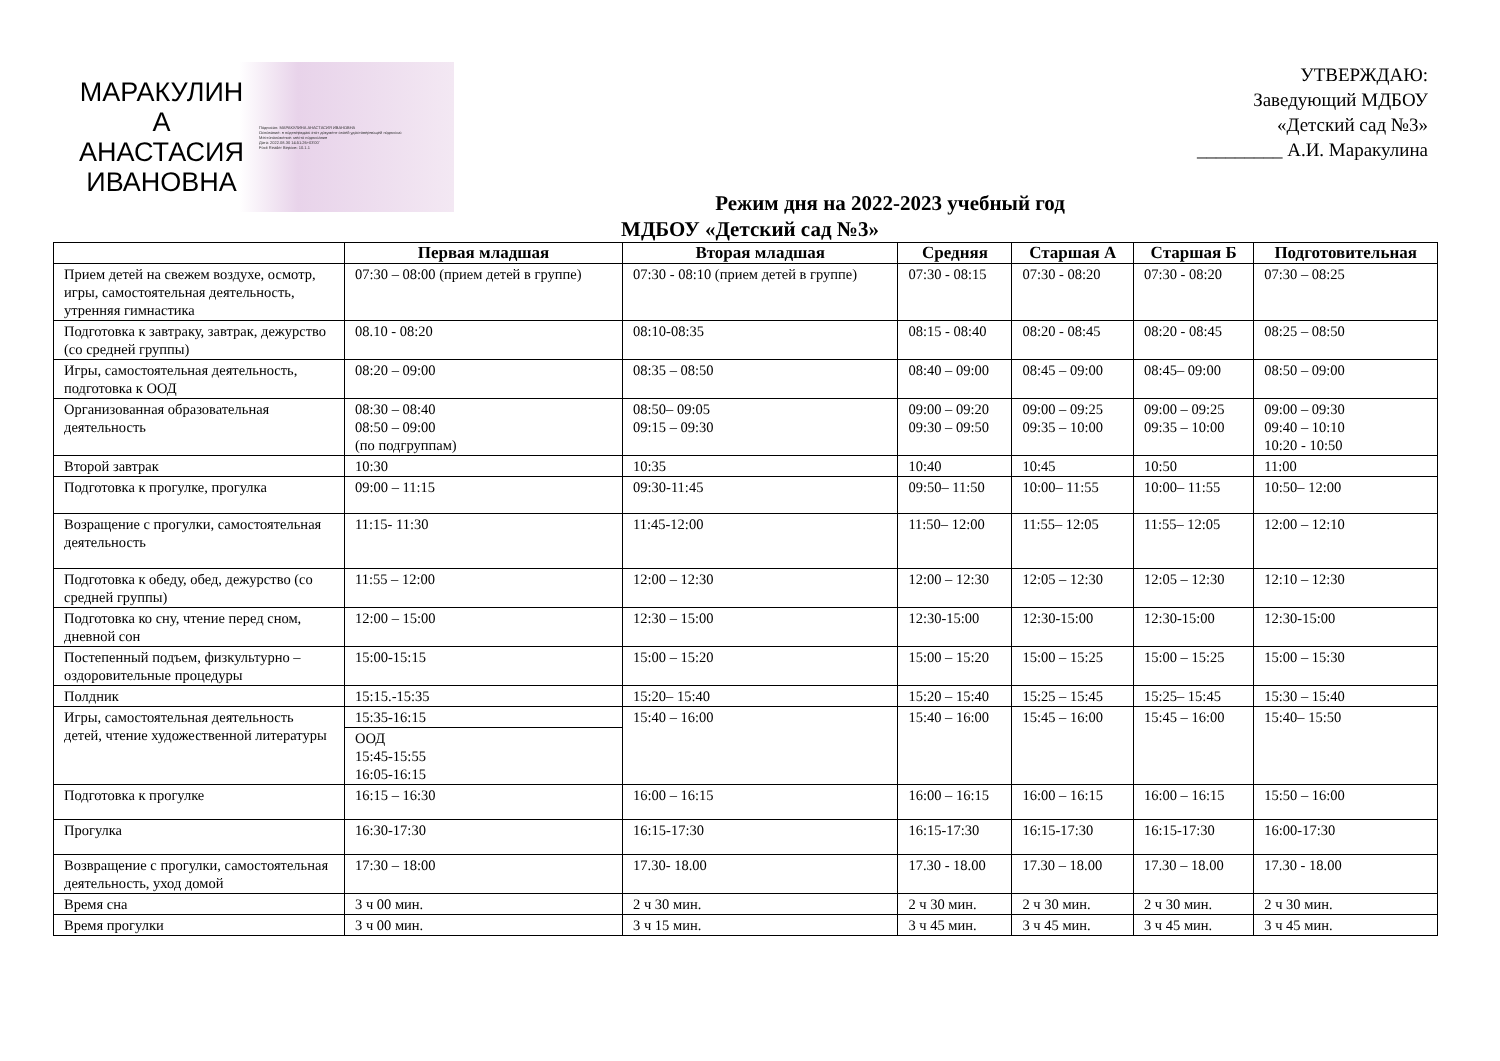МАРАКУЛИН
А
АНАСТАСИЯ
ИВАНОВНА
Подписан: МАРАКУЛИНА АНАСТАСИЯ ИВАНОВНА
Основание: я подтверждаю этот документ своей удостоверяющей подписью
Местоположение: место подписания
Дата: 2022.08.30 14:51:26+03'00'
Foxit Reader Версия: 10.1.1
УТВЕРЖДАЮ:
Заведующий МДБОУ
«Детский сад №3»
_________ А.И. Маракулина
Режим дня на 2022-2023 учебный год
МДБОУ «Детский сад №3»
| | Первая младшая | Вторая младшая | Средняя | Старшая А | Старшая Б | Подготовительная |
| --- | --- | --- | --- | --- | --- | --- |
| Прием детей на свежем воздухе, осмотр, игры, самостоятельная деятельность, утренняя гимнастика | 07:30 – 08:00 (прием детей в группе) | 07:30 - 08:10 (прием детей в группе) | 07:30 - 08:15 | 07:30 - 08:20 | 07:30 - 08:20 | 07:30 – 08:25 |
| Подготовка к завтраку, завтрак, дежурство (со средней группы) | 08.10 - 08:20 | 08:10-08:35 | 08:15 - 08:40 | 08:20 - 08:45 | 08:20 - 08:45 | 08:25 – 08:50 |
| Игры, самостоятельная деятельность, подготовка к ООД | 08:20 – 09:00 | 08:35 – 08:50 | 08:40 – 09:00 | 08:45 – 09:00 | 08:45– 09:00 | 08:50 – 09:00 |
| Организованная образовательная деятельность | 08:30 – 08:40 08:50 – 09:00 (по подгруппам) | 08:50– 09:05 09:15 – 09:30 | 09:00 – 09:20 09:30 – 09:50 | 09:00 – 09:25 09:35 – 10:00 | 09:00 – 09:25 09:35 – 10:00 | 09:00 – 09:30 09:40 – 10:10 10:20 - 10:50 |
| Второй завтрак | 10:30 | 10:35 | 10:40 | 10:45 | 10:50 | 11:00 |
| Подготовка к прогулке, прогулка | 09:00 – 11:15 | 09:30-11:45 | 09:50– 11:50 | 10:00– 11:55 | 10:00– 11:55 | 10:50– 12:00 |
| Возращение с прогулки, самостоятельная деятельность | 11:15- 11:30 | 11:45-12:00 | 11:50– 12:00 | 11:55– 12:05 | 11:55– 12:05 | 12:00 – 12:10 |
| Подготовка к обеду, обед, дежурство (со средней группы) | 11:55 – 12:00 | 12:00 – 12:30 | 12:00 – 12:30 | 12:05 – 12:30 | 12:05 – 12:30 | 12:10 – 12:30 |
| Подготовка ко сну, чтение перед сном, дневной сон | 12:00 – 15:00 | 12:30 – 15:00 | 12:30-15:00 | 12:30-15:00 | 12:30-15:00 | 12:30-15:00 |
| Постепенный подъем, физкультурно – оздоровительные процедуры | 15:00-15:15 | 15:00 – 15:20 | 15:00 – 15:20 | 15:00 – 15:25 | 15:00 – 15:25 | 15:00 – 15:30 |
| Полдник | 15:15.-15:35 | 15:20– 15:40 | 15:20 – 15:40 | 15:25 – 15:45 | 15:25– 15:45 | 15:30 – 15:40 |
| Игры, самостоятельная деятельность детей, чтение художественной литературы | 15:35-16:15 | 15:40 – 16:00 | 15:40 – 16:00 | 15:45 – 16:00 | 15:45 – 16:00 | 15:40– 15:50 |
| | ООД 15:45-15:55 16:05-16:15 | | | | | |
| Подготовка к прогулке | 16:15 – 16:30 | 16:00 – 16:15 | 16:00 – 16:15 | 16:00 – 16:15 | 16:00 – 16:15 | 15:50 – 16:00 |
| Прогулка | 16:30-17:30 | 16:15-17:30 | 16:15-17:30 | 16:15-17:30 | 16:15-17:30 | 16:00-17:30 |
| Возвращение с прогулки, самостоятельная деятельность, уход домой | 17:30 – 18:00 | 17.30- 18.00 | 17.30 - 18.00 | 17.30 – 18.00 | 17.30 – 18.00 | 17.30 - 18.00 |
| Время сна | 3 ч 00 мин. | 2 ч 30 мин. | 2 ч 30 мин. | 2 ч 30 мин. | 2 ч 30 мин. | 2 ч 30 мин. |
| Время прогулки | 3 ч 00 мин. | 3 ч 15 мин. | 3 ч 45 мин. | 3 ч 45 мин. | 3 ч 45 мин. | 3 ч 45 мин. |